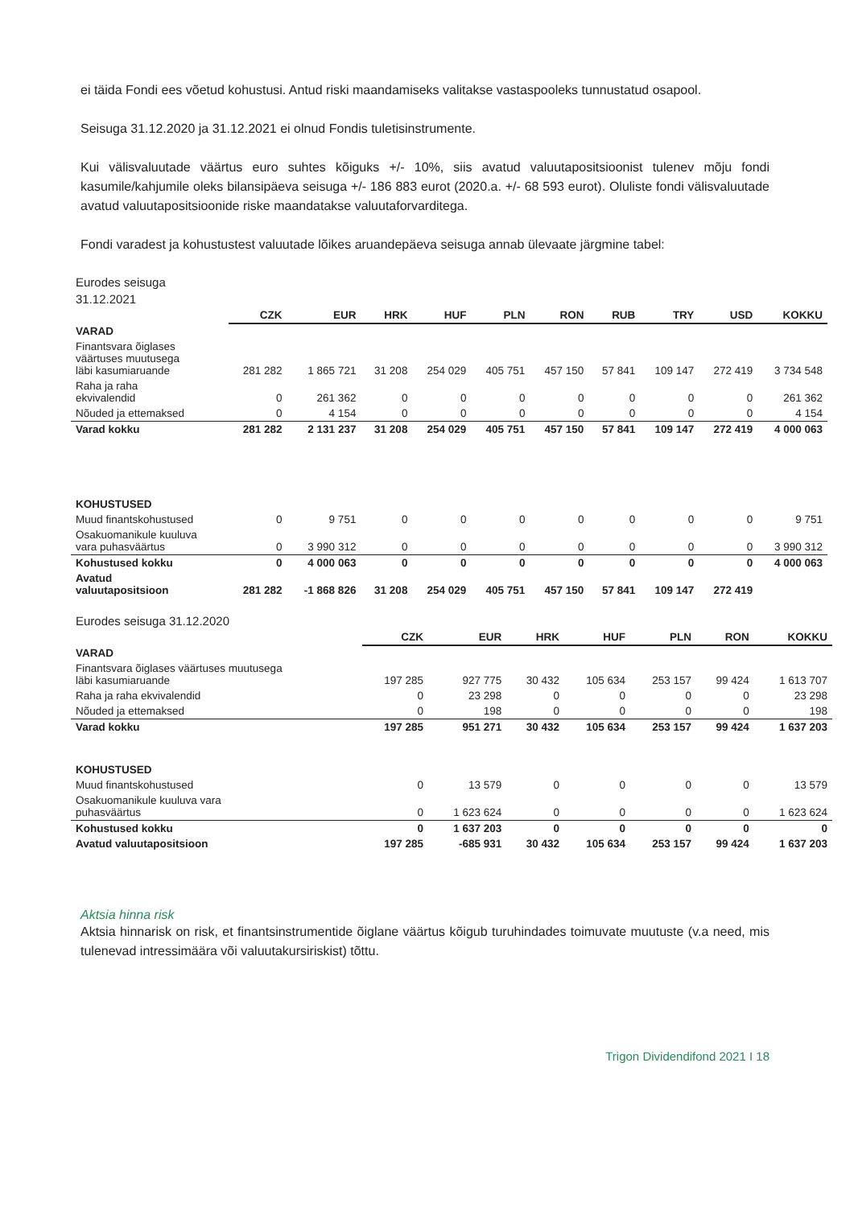ei täida Fondi ees võetud kohustusi. Antud riski maandamiseks valitakse vastaspooleks tunnustatud osapool.
Seisuga 31.12.2020 ja 31.12.2021 ei olnud Fondis tuletisinstrumente.
Kui välisvaluutade väärtus euro suhtes kõiguks +/- 10%, siis avatud valuutapositsioonist tulenev mõju fondi kasumile/kahjumile oleks bilansipäeva seisuga +/- 186 883 eurot (2020.a. +/- 68 593 eurot). Oluliste fondi välisvaluutade avatud valuutapositsioonide riske maandatakse valuutaforvarditega.
Fondi varadest ja kohustustest valuutade lõikes aruandepäeva seisuga annab ülevaate järgmine tabel:
Eurodes seisuga
31.12.2021
| | CZK | EUR | HRK | HUF | PLN | RON | RUB | TRY | USD | KOKKU |
| --- | --- | --- | --- | --- | --- | --- | --- | --- | --- | --- |
| VARAD | | | | | | | | | | |
| Finantsvara õiglases väärtuses muutusega läbi kasumiaruande | 281 282 | 1 865 721 | 31 208 | 254 029 | 405 751 | 457 150 | 57 841 | 109 147 | 272 419 | 3 734 548 |
| Raha ja raha ekvivalendid | 0 | 261 362 | 0 | 0 | 0 | 0 | 0 | 0 | 0 | 261 362 |
| Nõuded ja ettemaksed | 0 | 4 154 | 0 | 0 | 0 | 0 | 0 | 0 | 0 | 4 154 |
| Varad kokku | 281 282 | 2 131 237 | 31 208 | 254 029 | 405 751 | 457 150 | 57 841 | 109 147 | 272 419 | 4 000 063 |
| KOHUSTUSED | | | | | | | | | | |
| Muud finantskohustused | 0 | 9 751 | 0 | 0 | 0 | 0 | 0 | 0 | 0 | 9 751 |
| Osakuomanikule kuuluva vara puhasväärtus | 0 | 3 990 312 | 0 | 0 | 0 | 0 | 0 | 0 | 0 | 3 990 312 |
| Kohustused kokku | 0 | 4 000 063 | 0 | 0 | 0 | 0 | 0 | 0 | 0 | 4 000 063 |
| Avatud valuutapositsioon | 281 282 | -1 868 826 | 31 208 | 254 029 | 405 751 | 457 150 | 57 841 | 109 147 | 272 419 | |
Eurodes seisuga 31.12.2020
| | CZK | EUR | HRK | HUF | PLN | RON | KOKKU |
| --- | --- | --- | --- | --- | --- | --- | --- |
| VARAD | | | | | | | |
| Finantsvara õiglases väärtuses muutusega läbi kasumiaruande | 197 285 | 927 775 | 30 432 | 105 634 | 253 157 | 99 424 | 1 613 707 |
| Raha ja raha ekvivalendid | 0 | 23 298 | 0 | 0 | 0 | 0 | 23 298 |
| Nõuded ja ettemaksed | 0 | 198 | 0 | 0 | 0 | 0 | 198 |
| Varad kokku | 197 285 | 951 271 | 30 432 | 105 634 | 253 157 | 99 424 | 1 637 203 |
| KOHUSTUSED | | | | | | | |
| Muud finantskohustused | 0 | 13 579 | 0 | 0 | 0 | 0 | 13 579 |
| Osakuomanikule kuuluva vara puhasväärtus | 0 | 1 623 624 | 0 | 0 | 0 | 0 | 1 623 624 |
| Kohustused kokku | 0 | 1 637 203 | 0 | 0 | 0 | 0 | 0 |
| Avatud valuutapositsioon | 197 285 | -685 931 | 30 432 | 105 634 | 253 157 | 99 424 | 1 637 203 |
Aktsia hinna risk
Aktsia hinnarisk on risk, et finantsinstrumentide õiglane väärtus kõigub turuhindades toimuvate muutuste (v.a need, mis tulenevad intressimäära või valuutakursiriskist) tõttu.
Trigon Dividendifond 2021 I 18